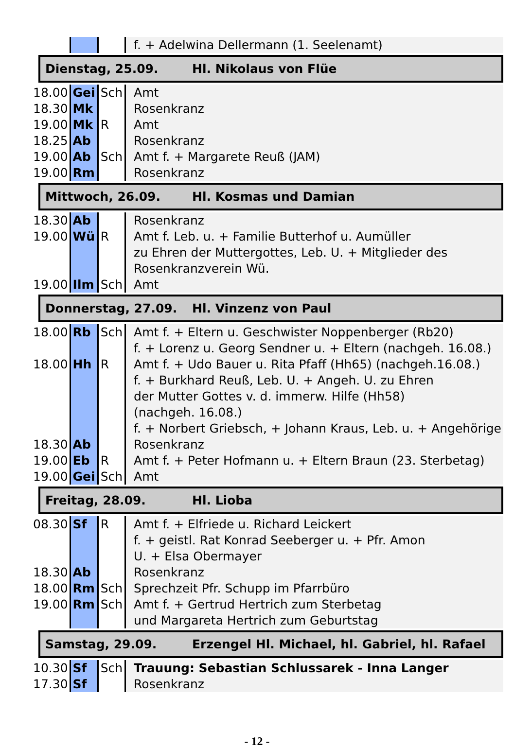| | | | f. + Adelwina Dellermann (1. Seelenamt) |
| Dienstag, 25.09. Hl. Nikolaus von Flüe | | | |
| 18.00 | Gei | Sch | Amt |
| 18.30 | Mk | | Rosenkranz |
| 19.00 | Mk | R | Amt |
| 18.25 | Ab | | Rosenkranz |
| 19.00 | Ab | Sch | Amt f. + Margarete Reuß (JAM) |
| 19.00 | Rm | | Rosenkranz |
| Mittwoch, 26.09. Hl. Kosmas und Damian | | | |
| 18.30 | Ab | | Rosenkranz |
| 19.00 | Wü | R | Amt f. Leb. u. + Familie Butterhof u. Aumüller zu Ehren der Muttergottes, Leb. U. + Mitglieder des Rosenkranzverein Wü. |
| 19.00 | Ilm | Sch | Amt |
| Donnerstag, 27.09. Hl. Vinzenz von Paul | | | |
| 18.00 | Rb | Sch | Amt f. + Eltern u. Geschwister Noppenberger (Rb20) f. + Lorenz u. Georg Sendner u. + Eltern (nachgeh. 16.08.) |
| 18.00 | Hh | R | Amt f. + Udo Bauer u. Rita Pfaff (Hh65) (nachgeh.16.08.) f. + Burkhard Reuß, Leb. U. + Angeh. U. zu Ehren der Mutter Gottes v. d. immerw. Hilfe (Hh58) (nachgeh. 16.08.) f. + Norbert Griebsch, + Johann Kraus, Leb. u. + Angehörige |
| 18.30 | Ab | | Rosenkranz |
| 19.00 | Eb | R | Amt f. + Peter Hofmann u. + Eltern Braun (23. Sterbetag) |
| 19.00 | Gei | Sch | Amt |
| Freitag, 28.09. Hl. Lioba | | | |
| 08.30 | Sf | R | Amt f. + Elfriede u. Richard Leickert f. + geistl. Rat Konrad Seeberger u. + Pfr. Amon U. + Elsa Obermayer |
| 18.30 | Ab | | Rosenkranz |
| 18.00 | Rm | Sch | Sprechzeit Pfr. Schupp im Pfarrbüro |
| 19.00 | Rm | Sch | Amt f. + Gertrud Hertrich zum Sterbetag und Margareta Hertrich zum Geburtstag |
| Samstag, 29.09. Erzengel Hl. Michael, hl. Gabriel, hl. Rafael | | | |
| 10.30 | Sf | Sch | Trauung: Sebastian Schlussarek - Inna Langer |
| 17.30 | Sf | | Rosenkranz |
- 12 -